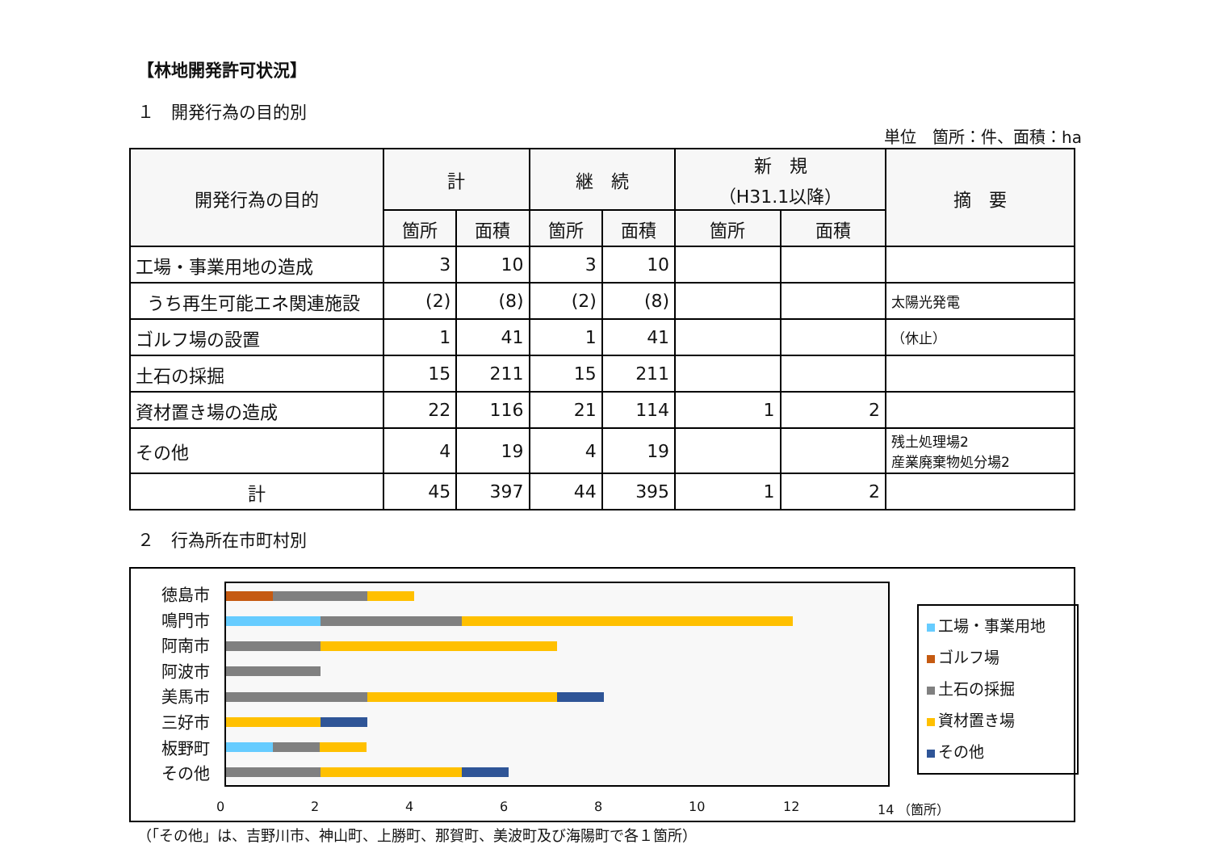【林地開発許可状況】
１　開発行為の目的別
単位　箇所：件、面積：ha
| 開発行為の目的 | 計 | | 継 続 | | 新 規 （H31.1以降） | | 摘 要 |
| --- | --- | --- | --- | --- | --- | --- | --- |
| | 箇所 | 面積 | 箇所 | 面積 | 箇所 | 面積 | |
| 工場・事業用地の造成 | 3 | 10 | 3 | 10 | | | |
| うち再生可能エネ関連施設 | (2) | (8) | (2) | (8) | | | 太陽光発電 |
| ゴルフ場の設置 | 1 | 41 | 1 | 41 | | | （休止） |
| 土石の採掘 | 15 | 211 | 15 | 211 | | | |
| 資材置き場の造成 | 22 | 116 | 21 | 114 | 1 | 2 | |
| その他 | 4 | 19 | 4 | 19 | | | 残土処理場2 産業廃棄物処分場2 |
| 計 | 45 | 397 | 44 | 395 | 1 | 2 | |
２　行為所在市町村別
徳島市
鳴門市
阿南市
阿波市
美馬市
三好市
板野町
その他
02468 10 12 14 （箇所）
工場・事業用地
ゴルフ場
土石の採掘
資材置き場
その他
（「その他」は、吉野川市、神山町、上勝町、那賀町、美波町及び海陽町で各１箇所）